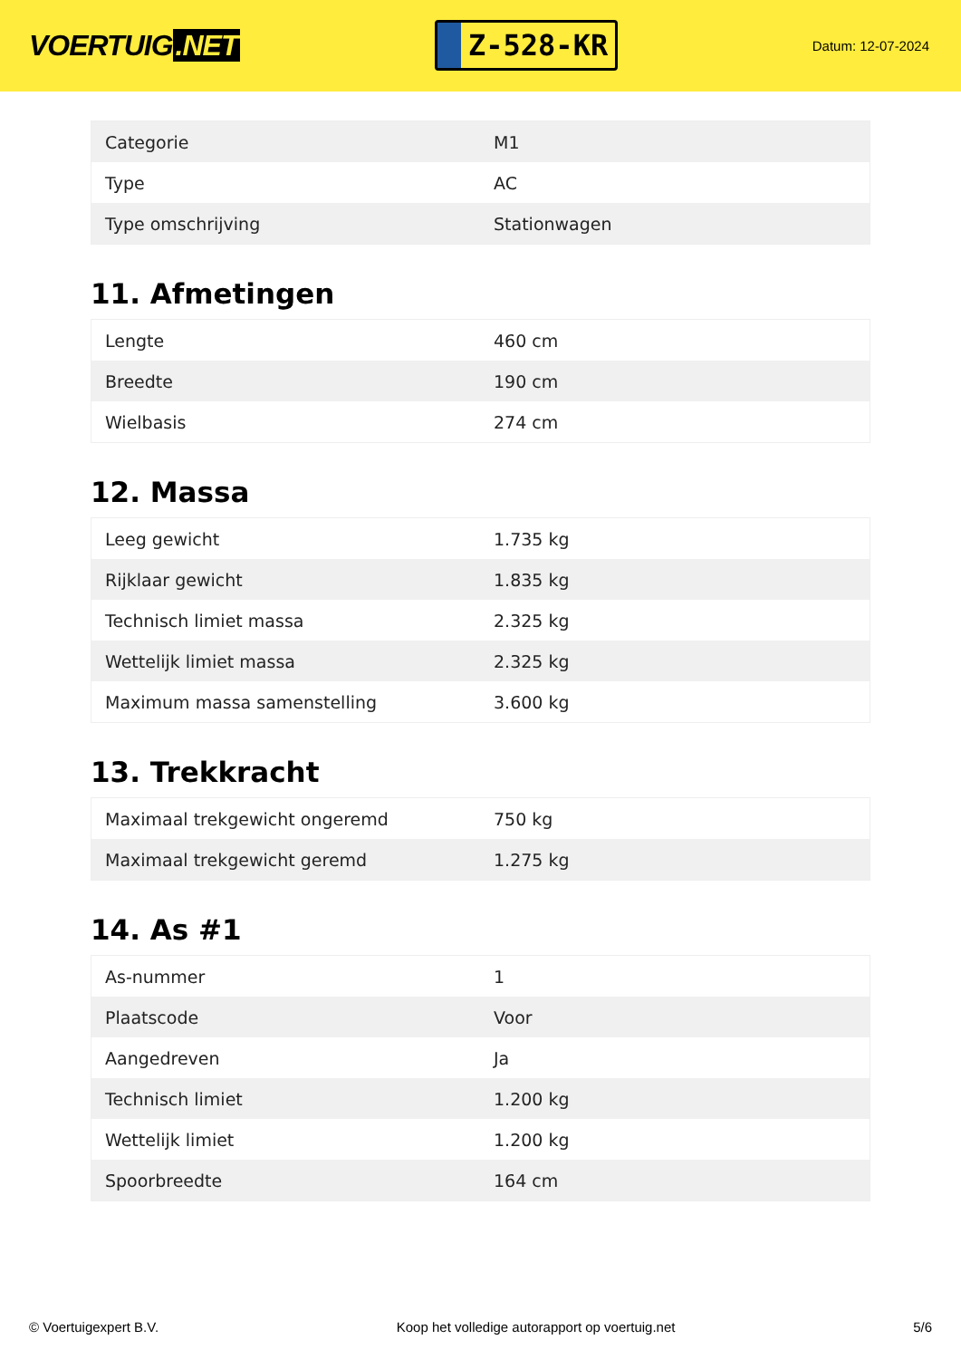VOERTUIG.NET
Z-528-KR
Datum: 12-07-2024
| Categorie | M1 |
| Type | AC |
| Type omschrijving | Stationwagen |
11. Afmetingen
| Lengte | 460 cm |
| Breedte | 190 cm |
| Wielbasis | 274 cm |
12. Massa
| Leeg gewicht | 1.735 kg |
| Rijklaar gewicht | 1.835 kg |
| Technisch limiet massa | 2.325 kg |
| Wettelijk limiet massa | 2.325 kg |
| Maximum massa samenstelling | 3.600 kg |
13. Trekkracht
| Maximaal trekgewicht ongeremd | 750 kg |
| Maximaal trekgewicht geremd | 1.275 kg |
14. As #1
| As-nummer | 1 |
| Plaatscode | Voor |
| Aangedreven | Ja |
| Technisch limiet | 1.200 kg |
| Wettelijk limiet | 1.200 kg |
| Spoorbreedte | 164 cm |
© Voertuigexpert B.V. Koop het volledige autorapport op voertuig.net 5/6